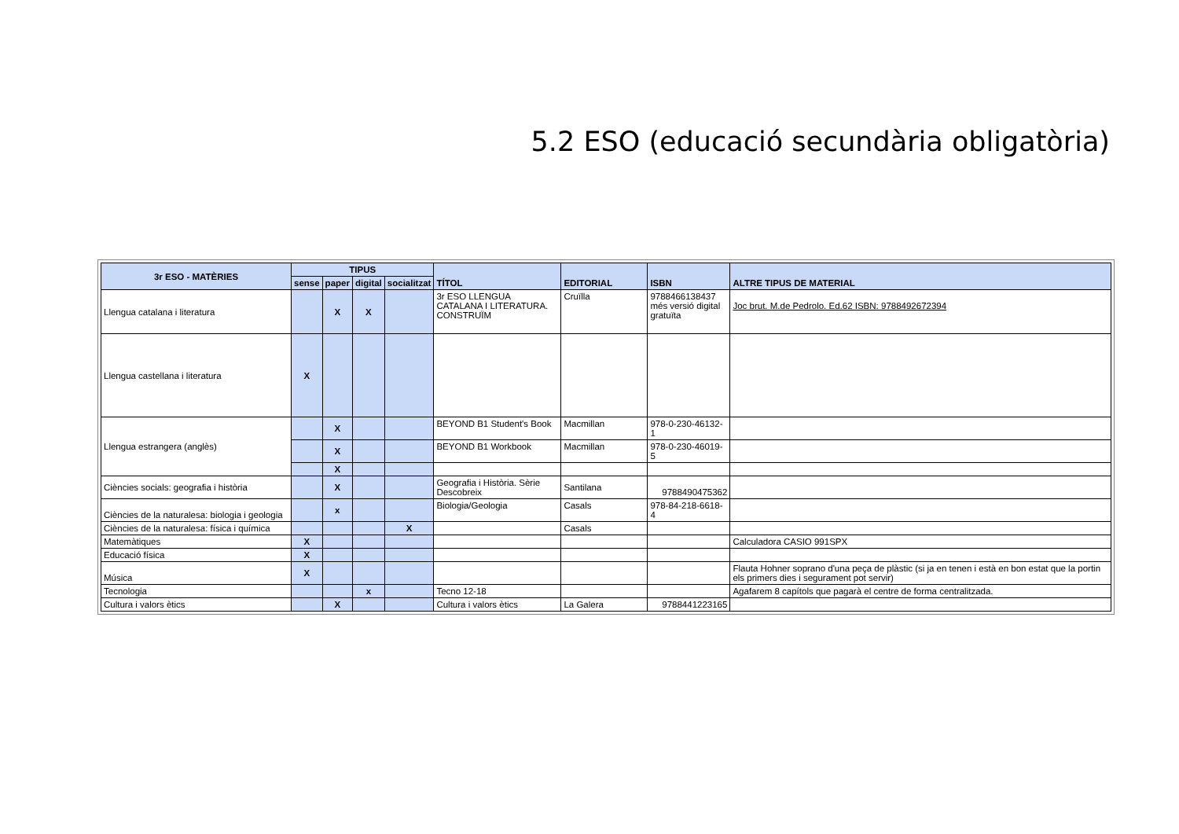5.2 ESO (educació secundària obligatòria)
| 3r ESO - MATÈRIES | TIPUS | | | | TÍTOL | EDITORIAL | ISBN | ALTRE TIPUS DE MATERIAL |
| --- | --- | --- | --- | --- | --- | --- | --- | --- |
| | sense | paper | digital | socialitzat | | | | |
| Llengua catalana i literatura | | X | X | | 3r ESO LLENGUA CATALANA I LITERATURA. CONSTRUÏM | Cruïlla | 9788466138437 més versió digital gratuïta | Joc brut. M.de Pedrolo. Ed.62 ISBN: 9788492672394 |
| Llengua castellana i literatura | X | | | | | | | |
| Llengua estrangera (anglès) | | X | | | BEYOND B1 Student's Book | Macmillan | 978-0-230-46132-1 | |
| | | X | | | BEYOND B1 Workbook | Macmillan | 978-0-230-46019-5 | |
| | | X | | | | | | |
| Ciències socials: geografia i història | | X | | | Geografia i Història. Sèrie Descobreix | Santilana | 9788490475362 | |
| Ciències de la naturalesa: biologia i geologia | | x | | | Biologia/Geologia | Casals | 978-84-218-6618-4 | |
| Ciències de la naturalesa: física i química | | | | X | | Casals | | |
| Matemàtiques | X | | | | | | | Calculadora CASIO 991SPX |
| Educació física | X | | | | | | | |
| Música | X | | | | | | | Flauta Hohner soprano d'una peça de plàstic (si ja en tenen i està en bon estat que la portin els primers dies i segurament pot servir) |
| Tecnologia | | | x | | Tecno 12-18 | | | Agafarem 8 capítols que pagarà el centre de forma centralitzada. |
| Cultura i valors ètics | | X | | | Cultura i valors ètics | La Galera | 9788441223165 | |